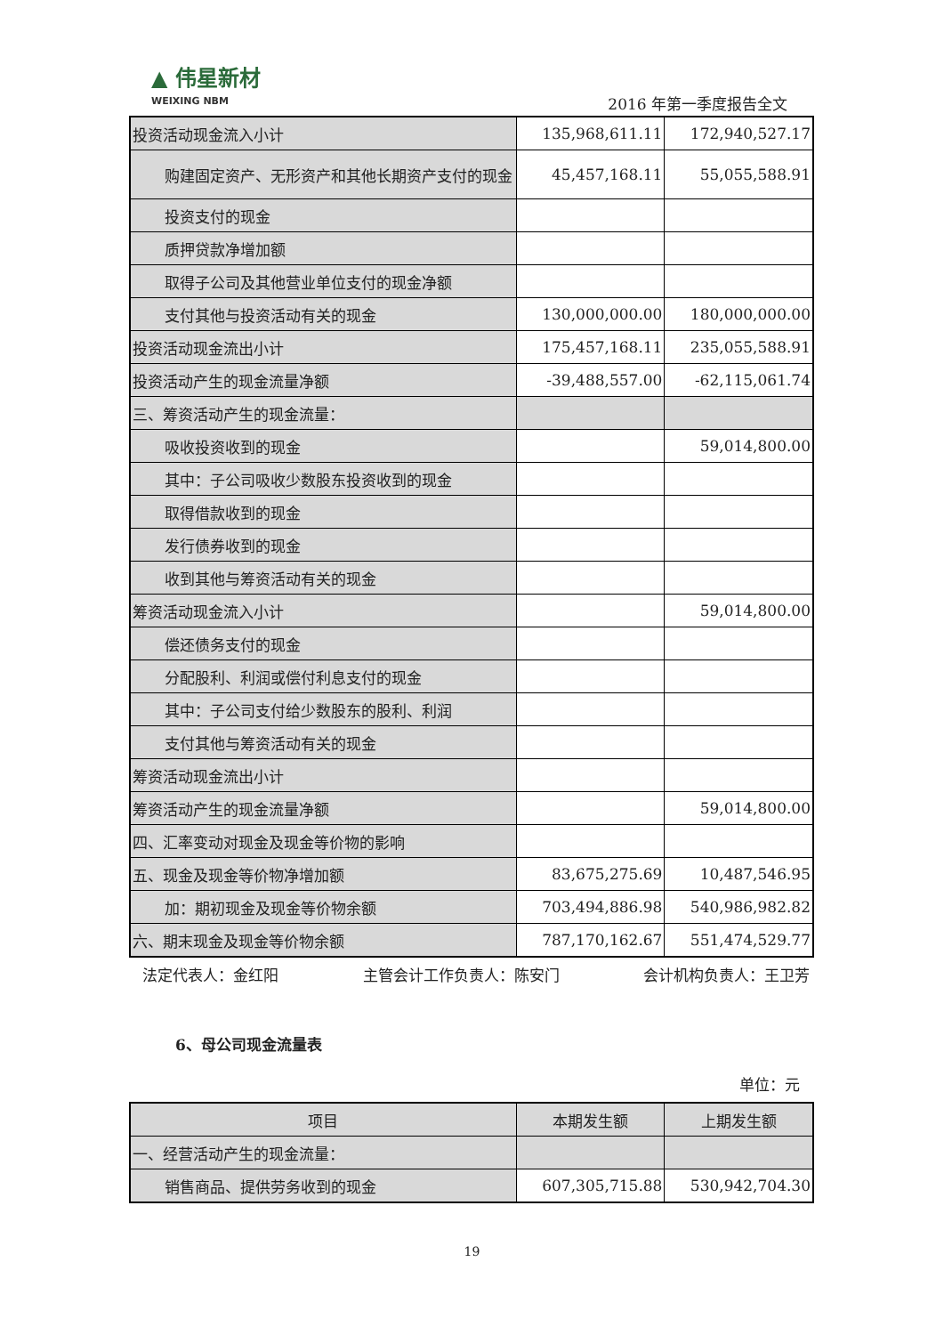▲ 伟星新材
WEIXING NBM
2016 年第一季度报告全文
| 投资活动现金流入小计 | 135,968,611.11 | 172,940,527.17 |
| 购建固定资产、无形资产和其他长期资产支付的 现金 | 45,457,168.11 | 55,055,588.91 |
| 投资支付的现金 | | |
| 质押贷款净增加额 | | |
| 取得子公司及其他营业单位支付的现金净额 | | |
| 支付其他与投资活动有关的现金 | 130,000,000.00 | 180,000,000.00 |
| 投资活动现金流出小计 | 175,457,168.11 | 235,055,588.91 |
| 投资活动产生的现金流量净额 | -39,488,557.00 | -62,115,061.74 |
| 三、筹资活动产生的现金流量： | | |
| 吸收投资收到的现金 | | 59,014,800.00 |
| 其中：子公司吸收少数股东投资收到的现金 | | |
| 取得借款收到的现金 | | |
| 发行债券收到的现金 | | |
| 收到其他与筹资活动有关的现金 | | |
| 筹资活动现金流入小计 | | 59,014,800.00 |
| 偿还债务支付的现金 | | |
| 分配股利、利润或偿付利息支付的现金 | | |
| 其中：子公司支付给少数股东的股利、利润 | | |
| 支付其他与筹资活动有关的现金 | | |
| 筹资活动现金流出小计 | | |
| 筹资活动产生的现金流量净额 | | 59,014,800.00 |
| 四、汇率变动对现金及现金等价物的影响 | | |
| 五、现金及现金等价物净增加额 | 83,675,275.69 | 10,487,546.95 |
| 加：期初现金及现金等价物余额 | 703,494,886.98 | 540,986,982.82 |
| 六、期末现金及现金等价物余额 | 787,170,162.67 | 551,474,529.77 |
法定代表人：金红阳 主管会计工作负责人：陈安门 会计机构负责人：王卫芳
6、母公司现金流量表
单位：元
| 项目 | 本期发生额 | 上期发生额 |
| --- | --- | --- |
| 一、经营活动产生的现金流量： | | |
| 销售商品、提供劳务收到的现金 | 607,305,715.88 | 530,942,704.30 |
19